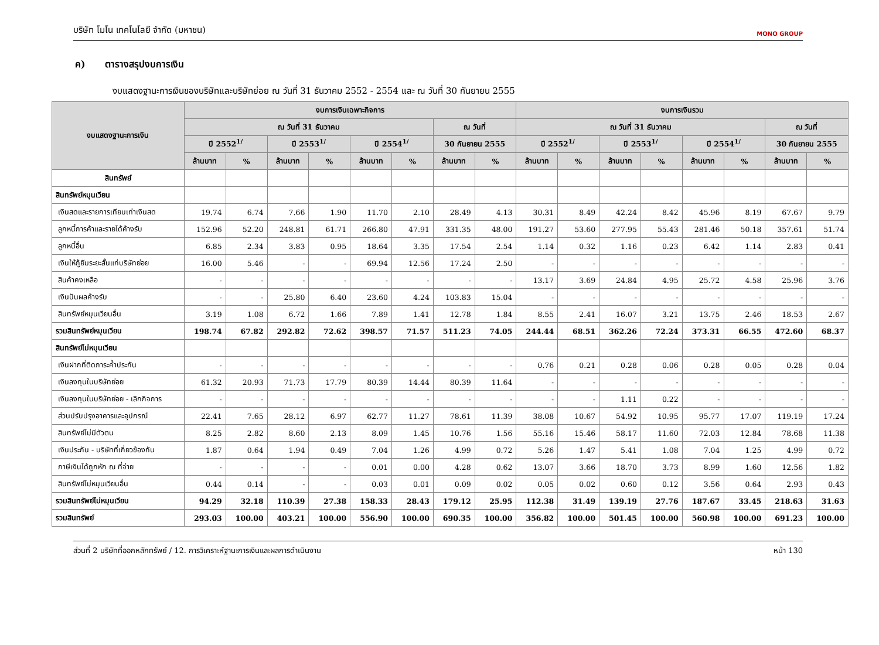บริษัท โมโน เทคโนโลยี จำกัด (มหาชน) MONO GROUP
ค) ตารางสรุปงบการเงิน
งบแสดงฐานะการเงินของบริษัทและบริษัทย่อย ณ วันที่ 31 ธันวาคม 2552 - 2554 และ ณ วันที่ 30 กันยายน 2555
| งบแสดงฐานะการเงิน | งบการเงินเฉพาะกิจการ | | | | | | | | งบการเงินรวม | | | | | | | |
| --- | --- | --- | --- | --- | --- | --- | --- | --- | --- | --- | --- | --- | --- | --- | --- | --- |
| | ณ วันที่ 31 ธันวาคม | | | | | | ณ วันที่ | | ณ วันที่ 31 ธันวาคม | | | | | | ณ วันที่ | |
| | ปี 2552<sup>1/</sup> | | ปี 2553<sup>1/</sup> | | ปี 2554<sup>1/</sup> | | 30 กันยายน 2555 | | ปี 2552<sup>1/</sup> | | ปี 2553<sup>1/</sup> | | ปี 2554<sup>1/</sup> | | 30 กันยายน 2555 | |
| | ล้านบาท | % | ล้านบาท | % | ล้านบาท | % | ล้านบาท | % | ล้านบาท | % | ล้านบาท | % | ล้านบาท | % | ล้านบาท | % |
| สินทรัพย์ | | | | | | | | | | | | | | | | |
| สินทรัพย์หมุนเวียน | | | | | | | | | | | | | | | | |
| เงินสดและรายการเทียบเท่าเงินสด | 19.74 | 6.74 | 7.66 | 1.90 | 11.70 | 2.10 | 28.49 | 4.13 | 30.31 | 8.49 | 42.24 | 8.42 | 45.96 | 8.19 | 67.67 | 9.79 |
| ลูกหนี้การค้าและรายได้ค้างรับ | 152.96 | 52.20 | 248.81 | 61.71 | 266.80 | 47.91 | 331.35 | 48.00 | 191.27 | 53.60 | 277.95 | 55.43 | 281.46 | 50.18 | 357.61 | 51.74 |
| ลูกหนี้อื่น | 6.85 | 2.34 | 3.83 | 0.95 | 18.64 | 3.35 | 17.54 | 2.54 | 1.14 | 0.32 | 1.16 | 0.23 | 6.42 | 1.14 | 2.83 | 0.41 |
| เงินให้กู้ยืมระยะสั้นแก่บริษัทย่อย | 16.00 | 5.46 | - | - | 69.94 | 12.56 | 17.24 | 2.50 | - | - | - | - | - | - | - | - |
| สินค้าคงเหลือ | - | - | - | - | - | - | - | - | 13.17 | 3.69 | 24.84 | 4.95 | 25.72 | 4.58 | 25.96 | 3.76 |
| เงินปันผลค้างรับ | - | - | 25.80 | 6.40 | 23.60 | 4.24 | 103.83 | 15.04 | - | - | - | - | - | - | - | - |
| สินทรัพย์หมุนเวียนอื่น | 3.19 | 1.08 | 6.72 | 1.66 | 7.89 | 1.41 | 12.78 | 1.84 | 8.55 | 2.41 | 16.07 | 3.21 | 13.75 | 2.46 | 18.53 | 2.67 |
| รวมสินทรัพย์หมุนเวียน | 198.74 | 67.82 | 292.82 | 72.62 | 398.57 | 71.57 | 511.23 | 74.05 | 244.44 | 68.51 | 362.26 | 72.24 | 373.31 | 66.55 | 472.60 | 68.37 |
| สินทรัพย์ไม่หมุนเวียน | | | | | | | | | | | | | | | | |
| เงินฝากที่ติดภาระค้ำประกัน | - | - | - | - | - | - | - | - | 0.76 | 0.21 | 0.28 | 0.06 | 0.28 | 0.05 | 0.28 | 0.04 |
| เงินลงทุนในบริษัทย่อย | 61.32 | 20.93 | 71.73 | 17.79 | 80.39 | 14.44 | 80.39 | 11.64 | - | - | - | - | - | - | - | - |
| เงินลงทุนในบริษัทย่อย - เลิกกิจการ | - | - | - | - | - | - | - | - | - | - | 1.11 | 0.22 | - | - | - | - |
| ส่วนปรับปรุงอาคารและอุปกรณ์ | 22.41 | 7.65 | 28.12 | 6.97 | 62.77 | 11.27 | 78.61 | 11.39 | 38.08 | 10.67 | 54.92 | 10.95 | 95.77 | 17.07 | 119.19 | 17.24 |
| สินทรัพย์ไม่มีตัวตน | 8.25 | 2.82 | 8.60 | 2.13 | 8.09 | 1.45 | 10.76 | 1.56 | 55.16 | 15.46 | 58.17 | 11.60 | 72.03 | 12.84 | 78.68 | 11.38 |
| เงินประกัน - บริษัทที่เกี่ยวข้องกัน | 1.87 | 0.64 | 1.94 | 0.49 | 7.04 | 1.26 | 4.99 | 0.72 | 5.26 | 1.47 | 5.41 | 1.08 | 7.04 | 1.25 | 4.99 | 0.72 |
| ภาษีเงินได้ถูกหัก ณ ที่จ่าย | - | - | - | - | 0.01 | 0.00 | 4.28 | 0.62 | 13.07 | 3.66 | 18.70 | 3.73 | 8.99 | 1.60 | 12.56 | 1.82 |
| สินทรัพย์ไม่หมุนเวียนอื่น | 0.44 | 0.14 | - | - | 0.03 | 0.01 | 0.09 | 0.02 | 0.05 | 0.02 | 0.60 | 0.12 | 3.56 | 0.64 | 2.93 | 0.43 |
| รวมสินทรัพย์ไม่หมุนเวียน | 94.29 | 32.18 | 110.39 | 27.38 | 158.33 | 28.43 | 179.12 | 25.95 | 112.38 | 31.49 | 139.19 | 27.76 | 187.67 | 33.45 | 218.63 | 31.63 |
| รวมสินทรัพย์ | 293.03 | 100.00 | 403.21 | 100.00 | 556.90 | 100.00 | 690.35 | 100.00 | 356.82 | 100.00 | 501.45 | 100.00 | 560.98 | 100.00 | 691.23 | 100.00 |
ส่วนที่ 2 บริษัทที่ออกหลักทรัพย์ / 12. การวิเคราะห์ฐานะการเงินและผลการดำเนินงาน หน้า 130